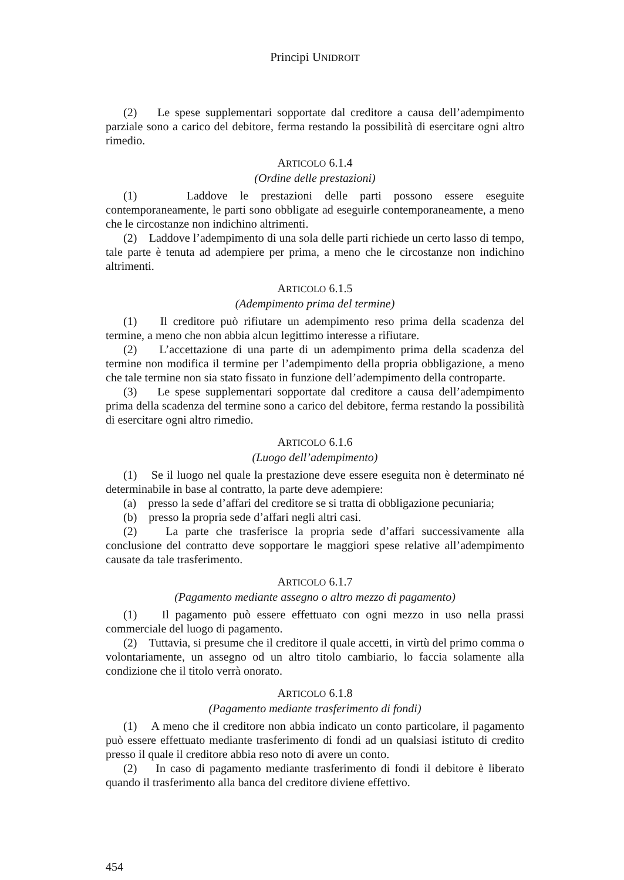Principi UNIDROIT
(2) Le spese supplementari sopportate dal creditore a causa dell’adempimento parziale sono a carico del debitore, ferma restando la possibilità di esercitare ogni altro rimedio.
ARTICOLO 6.1.4
(Ordine delle prestazioni)
(1) Laddove le prestazioni delle parti possono essere eseguite contemporaneamente, le parti sono obbligate ad eseguirle contemporaneamente, a meno che le circostanze non indichino altrimenti.
(2) Laddove l’adempimento di una sola delle parti richiede un certo lasso di tempo, tale parte è tenuta ad adempiere per prima, a meno che le circostanze non indichino altrimenti.
ARTICOLO 6.1.5
(Adempimento prima del termine)
(1) Il creditore può rifiutare un adempimento reso prima della scadenza del termine, a meno che non abbia alcun legittimo interesse a rifiutare.
(2) L’accettazione di una parte di un adempimento prima della scadenza del termine non modifica il termine per l’adempimento della propria obbligazione, a meno che tale termine non sia stato fissato in funzione dell’adempimento della controparte.
(3) Le spese supplementari sopportate dal creditore a causa dell’adempimento prima della scadenza del termine sono a carico del debitore, ferma restando la possibilità di esercitare ogni altro rimedio.
ARTICOLO 6.1.6
(Luogo dell’adempimento)
(1) Se il luogo nel quale la prestazione deve essere eseguita non è determinato né determinabile in base al contratto, la parte deve adempiere:
(a) presso la sede d’affari del creditore se si tratta di obbligazione pecuniaria;
(b) presso la propria sede d’affari negli altri casi.
(2) La parte che trasferisce la propria sede d’affari successivamente alla conclusione del contratto deve sopportare le maggiori spese relative all’adempimento causate da tale trasferimento.
ARTICOLO 6.1.7
(Pagamento mediante assegno o altro mezzo di pagamento)
(1) Il pagamento può essere effettuato con ogni mezzo in uso nella prassi commerciale del luogo di pagamento.
(2) Tuttavia, si presume che il creditore il quale accetti, in virtù del primo comma o volontariamente, un assegno od un altro titolo cambiario, lo faccia solamente alla condizione che il titolo verrà onorato.
ARTICOLO 6.1.8
(Pagamento mediante trasferimento di fondi)
(1) A meno che il creditore non abbia indicato un conto particolare, il pagamento può essere effettuato mediante trasferimento di fondi ad un qualsiasi istituto di credito presso il quale il creditore abbia reso noto di avere un conto.
(2) In caso di pagamento mediante trasferimento di fondi il debitore è liberato quando il trasferimento alla banca del creditore diviene effettivo.
454